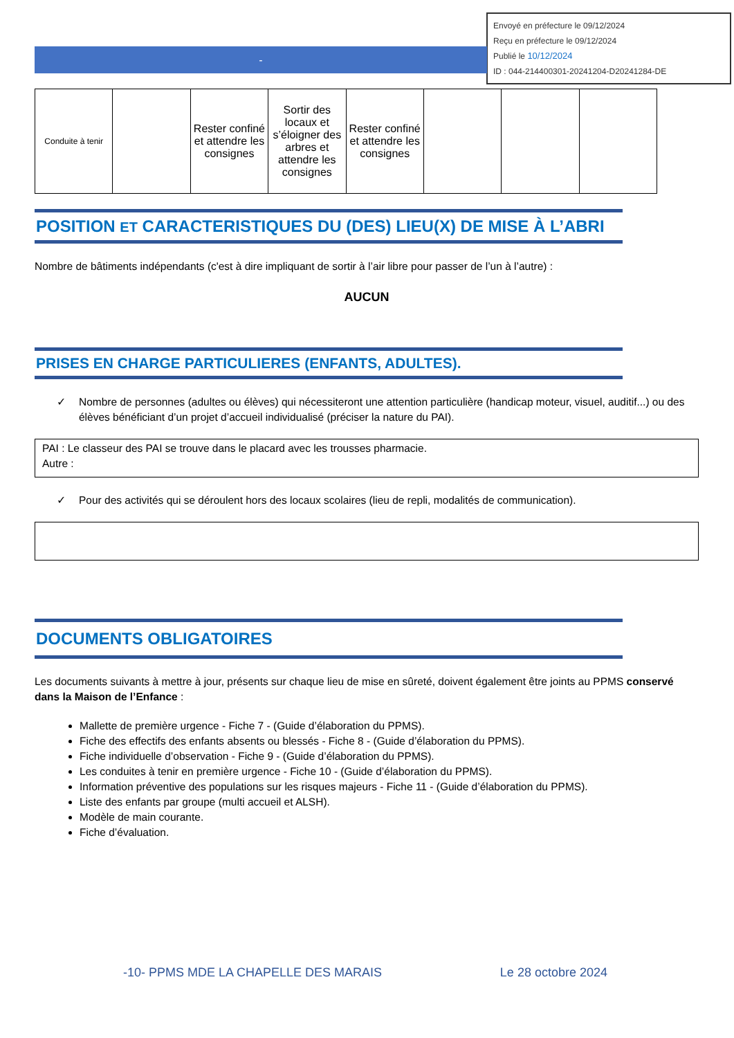Envoyé en préfecture le 09/12/2024
Reçu en préfecture le 09/12/2024
Publié le 10/12/2024
ID : 044-214400301-20241204-D20241284-DE
-
| Conduite à tenir | | Rester confiné et attendre les consignes | Sortir des locaux et s’éloigner des arbres et attendre les consignes | Rester confiné et attendre les consignes | | | |
POSITION ET CARACTERISTIQUES DU (DES) LIEU(X) DE MISE À L’ABRI
Nombre de bâtiments indépendants (c'est à dire impliquant de sortir à l’air libre pour passer de l’un à l’autre) :
AUCUN
PRISES EN CHARGE PARTICULIERES (ENFANTS, ADULTES).
✓ Nombre de personnes (adultes ou élèves) qui nécessiteront une attention particulière (handicap moteur, visuel, auditif...) ou des élèves bénéficiant d’un projet d’accueil individualisé (préciser la nature du PAI).
PAI : Le classeur des PAI se trouve dans le placard avec les trousses pharmacie.
Autre :
✓ Pour des activités qui se déroulent hors des locaux scolaires (lieu de repli, modalités de communication).
DOCUMENTS OBLIGATOIRES
Les documents suivants à mettre à jour, présents sur chaque lieu de mise en sûreté, doivent également être joints au PPMS conservé dans la Maison de l’Enfance :
Mallette de première urgence - Fiche 7 - (Guide d’élaboration du PPMS).
Fiche des effectifs des enfants absents ou blessés - Fiche 8 - (Guide d’élaboration du PPMS).
Fiche individuelle d’observation - Fiche 9 - (Guide d’élaboration du PPMS).
Les conduites à tenir en première urgence - Fiche 10 - (Guide d’élaboration du PPMS).
Information préventive des populations sur les risques majeurs - Fiche 11 - (Guide d’élaboration du PPMS).
Liste des enfants par groupe (multi accueil et ALSH).
Modèle de main courante.
Fiche d’évaluation.
-10- PPMS MDE LA CHAPELLE DES MARAIS Le 28 octobre 2024